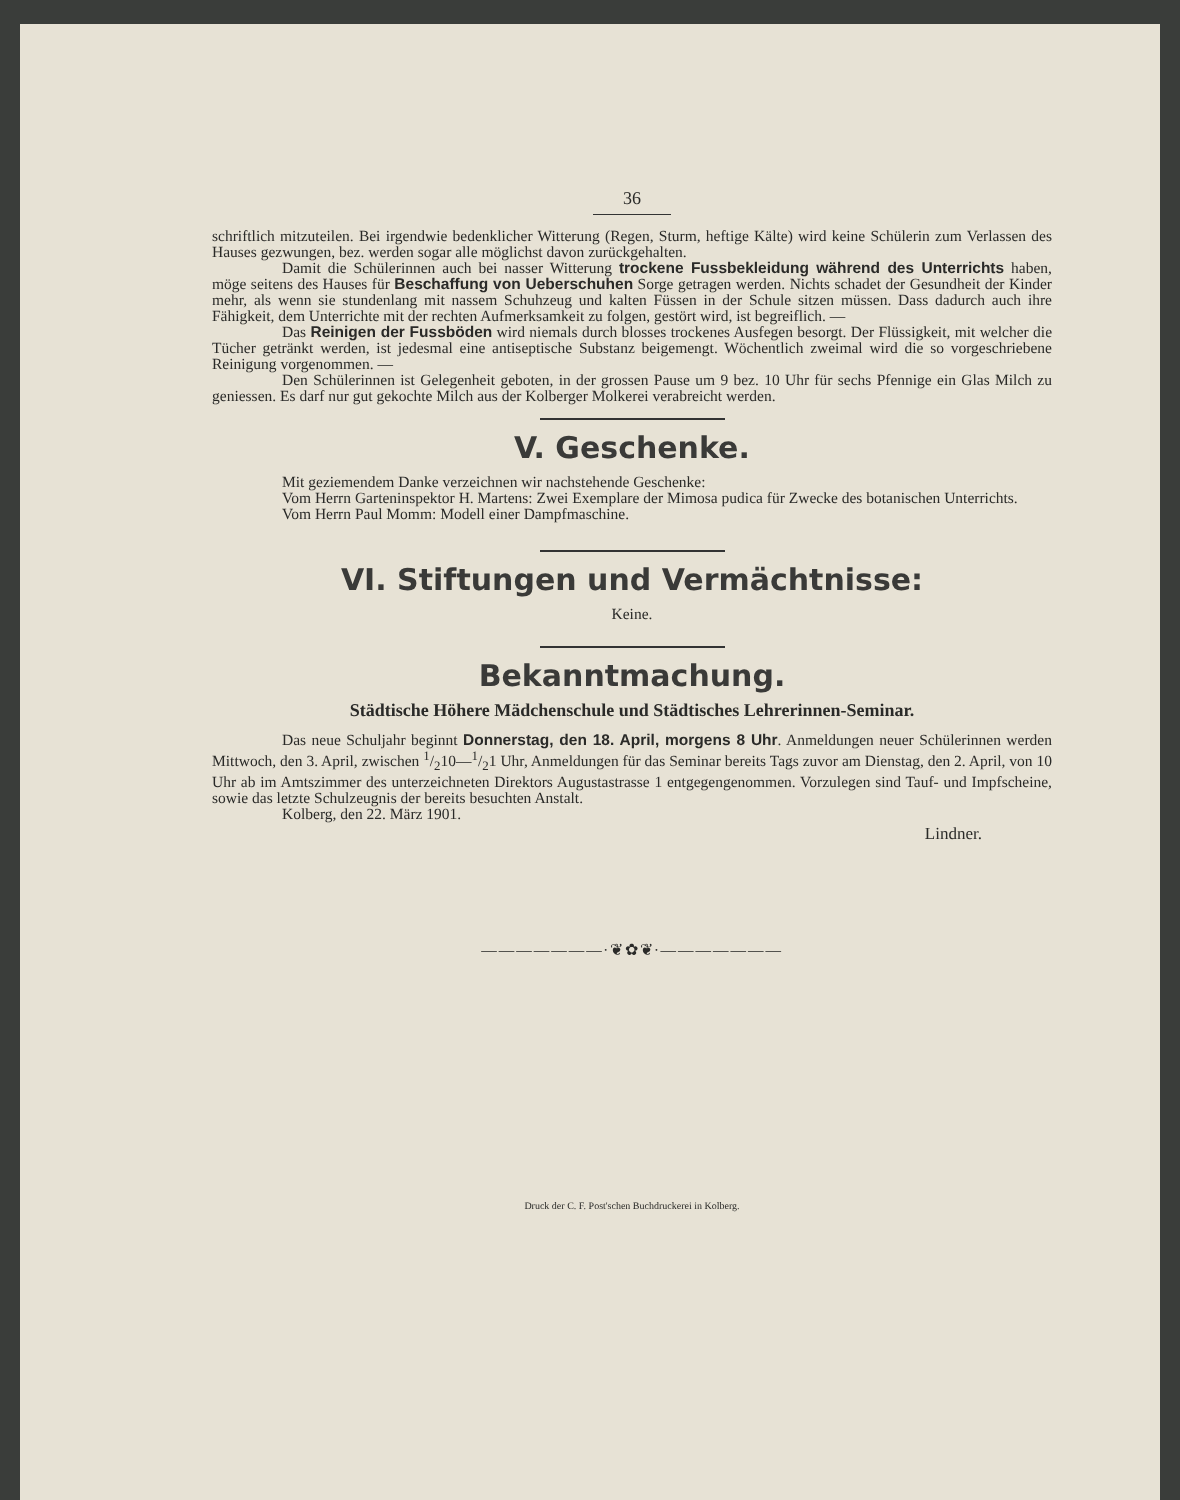36
schriftlich mitzuteilen. Bei irgendwie bedenklicher Witterung (Regen, Sturm, heftige Kälte) wird keine Schülerin zum Verlassen des Hauses gezwungen, bez. werden sogar alle möglichst davon zurückgehalten.
Damit die Schülerinnen auch bei nasser Witterung trockene Fussbekleidung während des Unterrichts haben, möge seitens des Hauses für Beschaffung von Ueberschuhen Sorge getragen werden. Nichts schadet der Gesundheit der Kinder mehr, als wenn sie stundenlang mit nassem Schuhzeug und kalten Füssen in der Schule sitzen müssen. Dass dadurch auch ihre Fähigkeit, dem Unterrichte mit der rechten Aufmerksamkeit zu folgen, gestört wird, ist begreiflich. —
Das Reinigen der Fussböden wird niemals durch blosses trockenes Ausfegen besorgt. Der Flüssigkeit, mit welcher die Tücher getränkt werden, ist jedesmal eine antiseptische Substanz beigemengt. Wöchentlich zweimal wird die so vorgeschriebene Reinigung vorgenommen. —
Den Schülerinnen ist Gelegenheit geboten, in der grossen Pause um 9 bez. 10 Uhr für sechs Pfennige ein Glas Milch zu geniessen. Es darf nur gut gekochte Milch aus der Kolberger Molkerei verabreicht werden.
V. Geschenke.
Mit geziemendem Danke verzeichnen wir nachstehende Geschenke:
Vom Herrn Garteninspektor H. Martens: Zwei Exemplare der Mimosa pudica für Zwecke des botanischen Unterrichts.
Vom Herrn Paul Momm: Modell einer Dampfmaschine.
VI. Stiftungen und Vermächtnisse:
Keine.
Bekanntmachung.
Städtische Höhere Mädchenschule und Städtisches Lehrerinnen-Seminar.
Das neue Schuljahr beginnt Donnerstag, den 18. April, morgens 8 Uhr. Anmeldungen neuer Schülerinnen werden Mittwoch, den 3. April, zwischen 1/210—1/21 Uhr, Anmeldungen für das Seminar bereits Tags zuvor am Dienstag, den 2. April, von 10 Uhr ab im Amtszimmer des unterzeichneten Direktors Augustastrasse 1 entgegengenommen. Vorzulegen sind Tauf- und Impfscheine, sowie das letzte Schulzeugnis der bereits besuchten Anstalt.
Kolberg, den 22. März 1901.
Lindner.
———————∙❦✿❦∙———————
Druck der C. F. Post'schen Buchdruckerei in Kolberg.